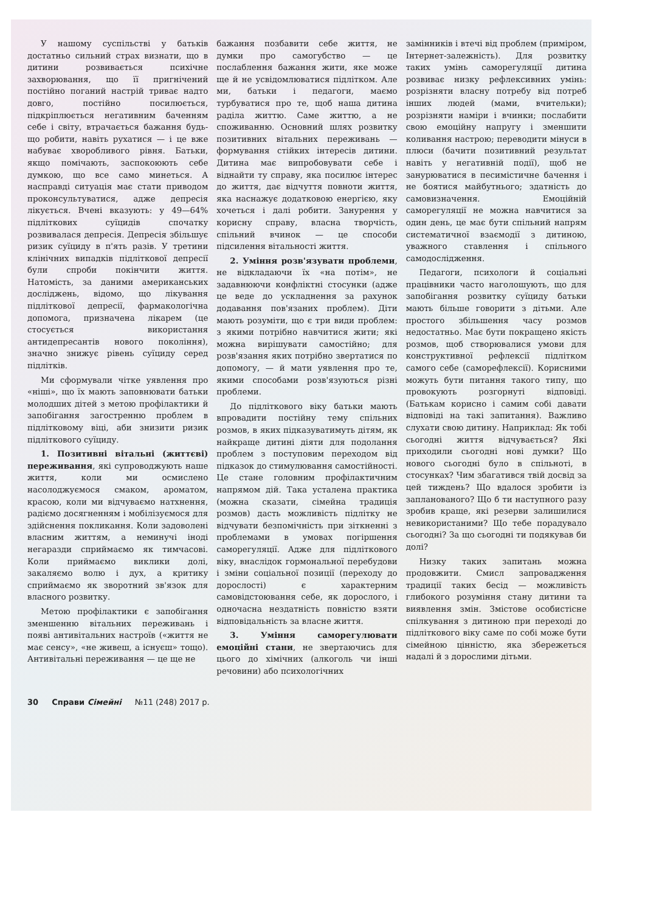У нашому суспільстві у батьків достатньо сильний страх визнати, що в дитини розвивається психічне захворювання, що її пригнічений постійно поганий настрій триває надто довго, постійно посилюється, підкріплюється негативним баченням себе і світу, втрачається бажання будь-що робити, навіть рухатися — і це вже набуває хворобливого рівня. Батьки, якщо помічають, заспокоюють себе думкою, що все само минеться. А насправді ситуація має стати приводом проконсультуватися, адже депресія лікується. Вчені вказують: у 49—64% підліткових суїцидів спочатку розвивалася депресія. Депресія збільшує ризик суїциду в п'ять разів. У третини клінічних випадків підліткової депресії були спроби покінчити життя. Натомість, за даними американських досліджень, відомо, що лікування підліткової депресії, фармакологічна допомога, призначена лікарем (це стосується використання антидепресантів нового покоління), значно знижує рівень суїциду серед підлітків.
Ми сформували чітке уявлення про «ніші», що їх мають заповнювати батьки молодших дітей з метою профілактики й запобігання загостренню проблем в підлітковому віці, аби знизити ризик підліткового суїциду.
1. Позитивні вітальні (життєві) переживання, які супроводжують наше життя, коли ми осмислено насолоджуємося смаком, ароматом, красою, коли ми відчуваємо натхнення, радіємо досягненням і мобілізуємося для здійснення покликання. Коли задоволені власним життям, а неминучі іноді негаразди сприймаємо як тимчасові. Коли приймаємо виклики долі, закаляємо волю і дух, а критику сприймаємо як зворотний зв'язок для власного розвитку.
Метою профілактики є запобігання зменшенню вітальних переживань і появі антивітальних настроїв («життя не має сенсу», «не живеш, а існуєш» тощо). Антивітальні переживання — це ще не
бажання позбавити себе життя, не думки про самогубство — це послаблення бажання жити, яке може ще й не усвідомлюватися підлітком. Але ми, батьки і педагоги, маємо турбуватися про те, щоб наша дитина раділа життю. Саме життю, а не споживанню. Основний шлях розвитку позитивних вітальних переживань — формування стійких інтересів дитини. Дитина має випробовувати себе і віднайти ту справу, яка посилює інтерес до життя, дає відчуття повноти життя, яка наснажує додатковою енергією, яку хочеться і далі робити. Занурення у корисну справу, власна творчість, спільний вчинок — це способи підсилення вітальності життя.
2. Уміння розв'язувати проблеми, не відкладаючи їх «на потім», не задавнюючи конфліктні стосунки (адже це веде до ускладнення за рахунок додавання пов'язаних проблем). Діти мають розуміти, що є три види проблем: з якими потрібно навчитися жити; які можна вирішувати самостійно; для розв'язання яких потрібно звертатися по допомогу, — й мати уявлення про те, якими способами розв'язуються різні проблеми.
До підліткового віку батьки мають впровадити постійну тему спільних розмов, в яких підказуватимуть дітям, як найкраще дитині діяти для подолання проблем з поступовим переходом від підказок до стимулювання самостійності. Це стане головним профілактичним напрямом дій. Така усталена практика (можна сказати, сімейна традиція розмов) дасть можливість підлітку не відчувати безпомічність при зіткненні з проблемами в умовах погіршення саморегуляції. Адже для підліткового віку, внаслідок гормональної перебудови і зміни соціальної позиції (переходу до дорослості) є характерним самовідстоювання себе, як дорослого, і одночасна нездатність повністю взяти відповідальність за власне життя.
3. Уміння саморегулювати емоційні стани, не звертаючись для цього до хімічних (алкоголь чи інші речовини) або психологічних
замінників і втечі від проблем (приміром, Інтернет-залежність). Для розвитку таких умінь саморегуляції дитина розвиває низку рефлексивних умінь: розрізняти власну потребу від потреб інших людей (мами, вчительки); розрізняти наміри і вчинки; послабити свою емоційну напругу і зменшити коливання настрою; переводити мінуси в плюси (бачити позитивний результат навіть у негативній події), щоб не занурюватися в песимістичне бачення і не боятися майбутнього; здатність до самовизначення. Емоційній саморегуляції не можна навчитися за один день, це має бути спільний напрям систематичної взаємодії з дитиною, уважного ставлення і спільного самодослідження.
Педагоги, психологи й соціальні працівники часто наголошують, що для запобігання розвитку суїциду батьки мають більше говорити з дітьми. Але простого збільшення часу розмов недостатньо. Має бути покращено якість розмов, щоб створювалися умови для конструктивної рефлексії підлітком самого себе (саморефлексії). Корисними можуть бути питання такого типу, що провокують розгорнуті відповіді. (Батькам корисно і самим собі давати відповіді на такі запитання). Важливо слухати свою дитину. Наприклад: Як тобі сьогодні життя відчувається? Які приходили сьогодні нові думки? Що нового сьогодні було в спільноті, в стосунках? Чим збагатився твій досвід за цей тиждень? Що вдалося зробити із запланованого? Що б ти наступного разу зробив краще, які резерви залишилися невикористаними? Що тебе порадувало сьогодні? За що сьогодні ти подякував би долі?
Низку таких запитань можна продовжити. Смисл запровадження традиції таких бесід — можливість глибокого розуміння стану дитини та виявлення змін. Змістове особистісне спілкування з дитиною при переході до підліткового віку саме по собі може бути сімейною цінністю, яка збережеться надалі й з дорослими дітьми.
30 Справи Сімейні №11 (248) 2017 р.